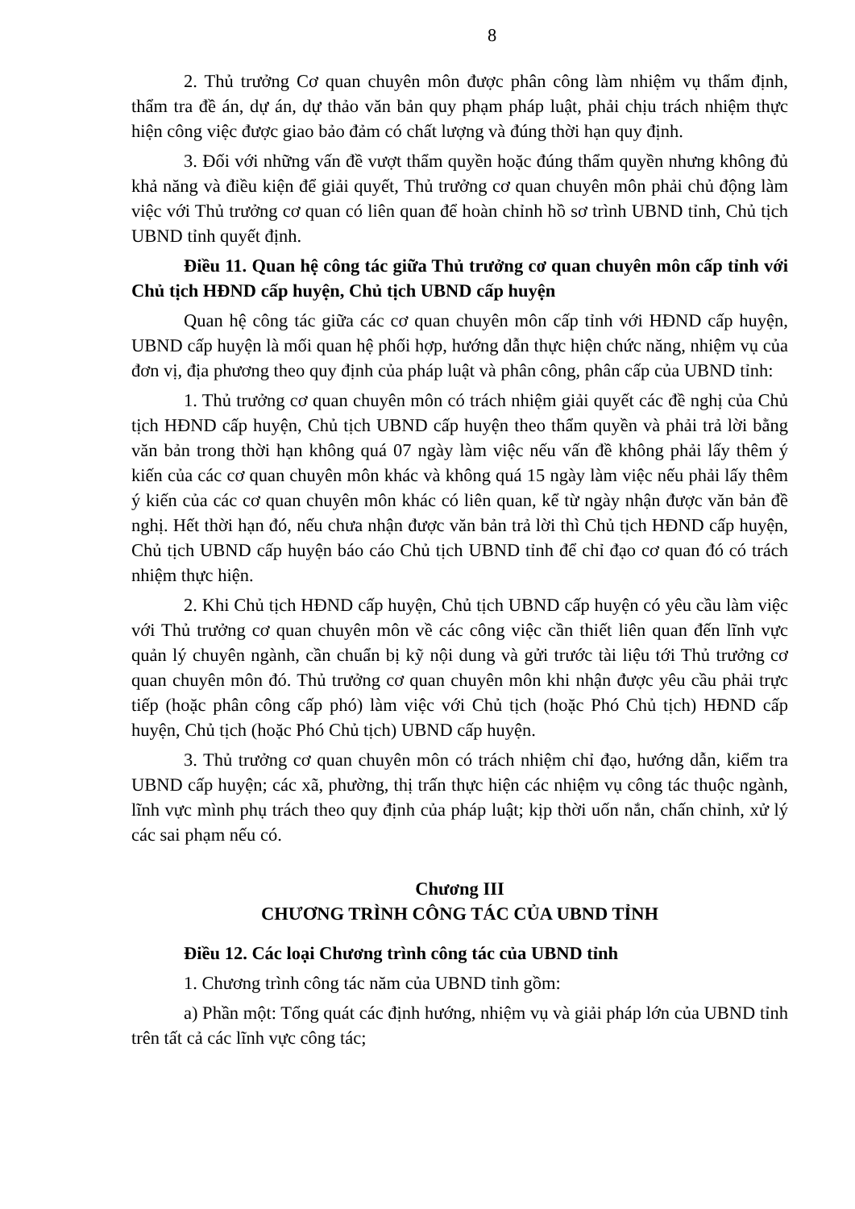8
2. Thủ trưởng Cơ quan chuyên môn được phân công làm nhiệm vụ thẩm định, thẩm tra đề án, dự án, dự thảo văn bản quy phạm pháp luật, phải chịu trách nhiệm thực hiện công việc được giao bảo đảm có chất lượng và đúng thời hạn quy định.
3. Đối với những vấn đề vượt thẩm quyền hoặc đúng thẩm quyền nhưng không đủ khả năng và điều kiện để giải quyết, Thủ trưởng cơ quan chuyên môn phải chủ động làm việc với Thủ trưởng cơ quan có liên quan để hoàn chỉnh hồ sơ trình UBND tỉnh, Chủ tịch UBND tỉnh quyết định.
Điều 11. Quan hệ công tác giữa Thủ trưởng cơ quan chuyên môn cấp tỉnh với Chủ tịch HĐND cấp huyện, Chủ tịch UBND cấp huyện
Quan hệ công tác giữa các cơ quan chuyên môn cấp tỉnh với HĐND cấp huyện, UBND cấp huyện là mối quan hệ phối hợp, hướng dẫn thực hiện chức năng, nhiệm vụ của đơn vị, địa phương theo quy định của pháp luật và phân công, phân cấp của UBND tỉnh:
1. Thủ trưởng cơ quan chuyên môn có trách nhiệm giải quyết các đề nghị của Chủ tịch HĐND cấp huyện, Chủ tịch UBND cấp huyện theo thẩm quyền và phải trả lời bằng văn bản trong thời hạn không quá 07 ngày làm việc nếu vấn đề không phải lấy thêm ý kiến của các cơ quan chuyên môn khác và không quá 15 ngày làm việc nếu phải lấy thêm ý kiến của các cơ quan chuyên môn khác có liên quan, kể từ ngày nhận được văn bản đề nghị. Hết thời hạn đó, nếu chưa nhận được văn bản trả lời thì Chủ tịch HĐND cấp huyện, Chủ tịch UBND cấp huyện báo cáo Chủ tịch UBND tỉnh để chỉ đạo cơ quan đó có trách nhiệm thực hiện.
2. Khi Chủ tịch HĐND cấp huyện, Chủ tịch UBND cấp huyện có yêu cầu làm việc với Thủ trưởng cơ quan chuyên môn về các công việc cần thiết liên quan đến lĩnh vực quản lý chuyên ngành, cần chuẩn bị kỹ nội dung và gửi trước tài liệu tới Thủ trưởng cơ quan chuyên môn đó. Thủ trưởng cơ quan chuyên môn khi nhận được yêu cầu phải trực tiếp (hoặc phân công cấp phó) làm việc với Chủ tịch (hoặc Phó Chủ tịch) HĐND cấp huyện, Chủ tịch (hoặc Phó Chủ tịch) UBND cấp huyện.
3. Thủ trưởng cơ quan chuyên môn có trách nhiệm chỉ đạo, hướng dẫn, kiểm tra UBND cấp huyện; các xã, phường, thị trấn thực hiện các nhiệm vụ công tác thuộc ngành, lĩnh vực mình phụ trách theo quy định của pháp luật; kịp thời uốn nắn, chấn chỉnh, xử lý các sai phạm nếu có.
Chương III
CHƯƠNG TRÌNH CÔNG TÁC CỦA UBND TỈNH
Điều 12. Các loại Chương trình công tác của UBND tỉnh
1. Chương trình công tác năm của UBND tỉnh gồm:
a) Phần một: Tổng quát các định hướng, nhiệm vụ và giải pháp lớn của UBND tỉnh trên tất cả các lĩnh vực công tác;